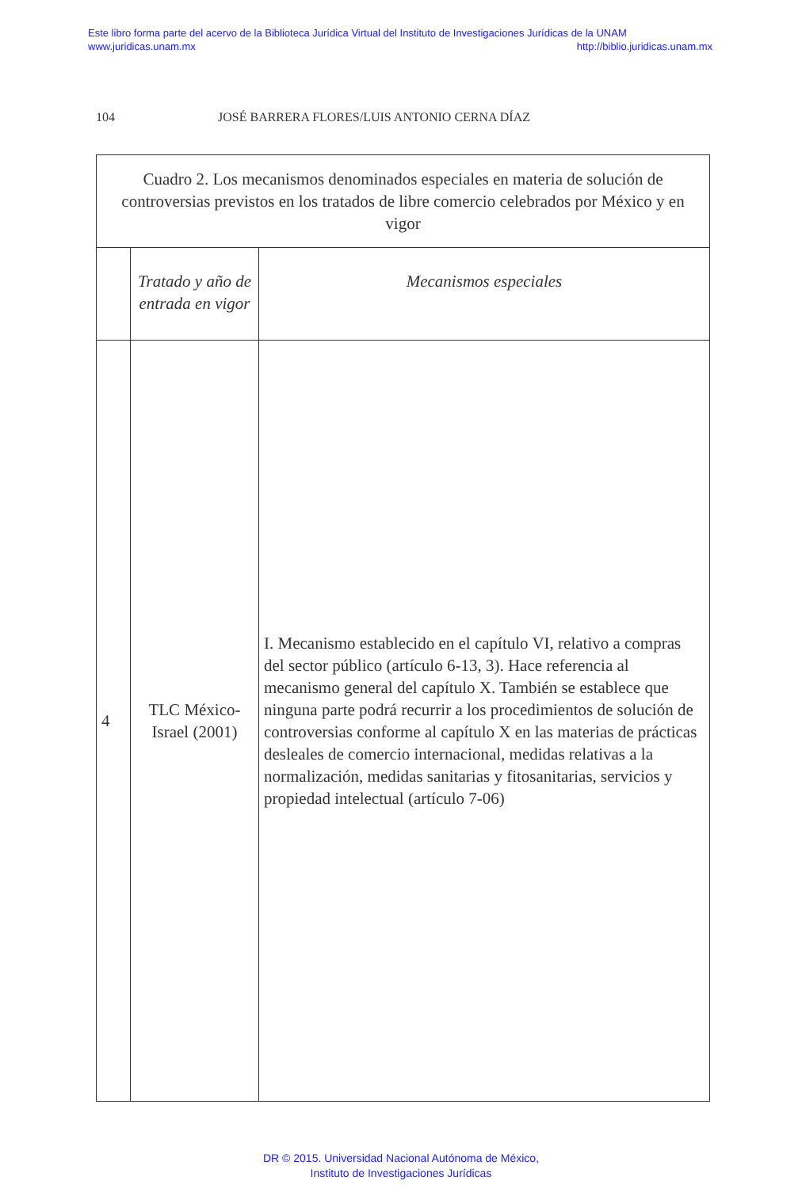Este libro forma parte del acervo de la Biblioteca Jurídica Virtual del Instituto de Investigaciones Jurídicas de la UNAM
www.juridicas.unam.mx http://biblio.juridicas.unam.mx
104 JOSÉ BARRERA FLORES/LUIS ANTONIO CERNA DÍAZ
| Cuadro 2. Los mecanismos denominados especiales en materia de solución de controversias previstos en los tratados de libre comercio celebrados por México y en vigor | | |
| --- | --- | --- |
| | Tratado y año de entrada en vigor | Mecanismos especiales |
| 4 | TLC México-Israel (2001) | I. Mecanismo establecido en el capítulo VI, relativo a compras del sector público (artículo 6-13, 3). Hace referencia al mecanismo general del capítulo X. También se establece que ninguna parte podrá recurrir a los procedimientos de solución de controversias conforme al capítulo X en las materias de prácticas desleales de comercio internacional, medidas relativas a la normalización, medidas sanitarias y fitosanitarias, servicios y propiedad intelectual (artículo 7-06) |
DR © 2015. Universidad Nacional Autónoma de México,
Instituto de Investigaciones Jurídicas